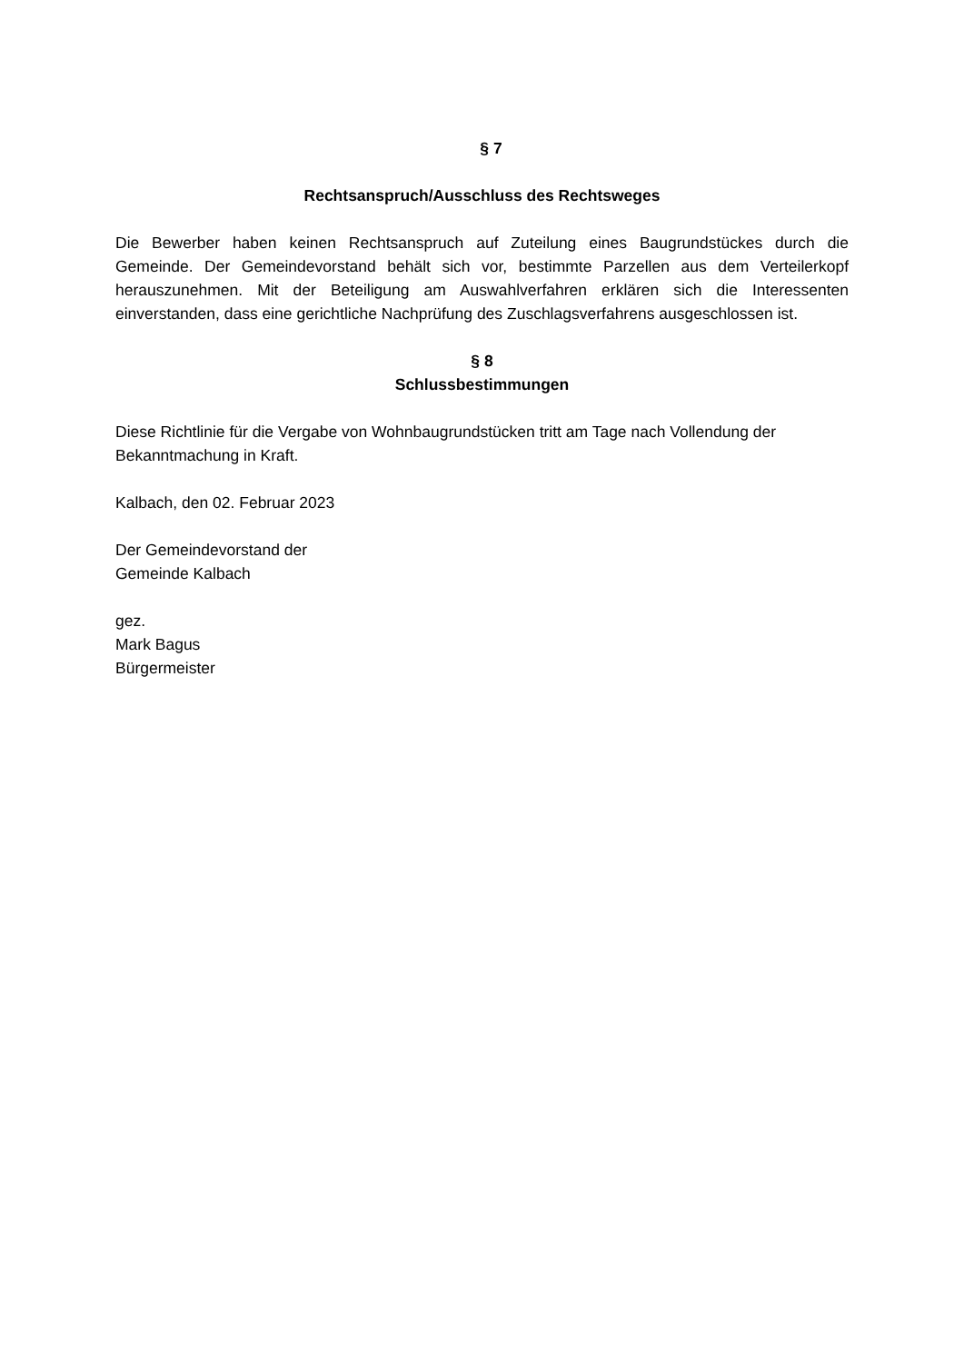§ 7
Rechtsanspruch/Ausschluss des Rechtsweges
Die Bewerber haben keinen Rechtsanspruch auf Zuteilung eines Baugrundstückes durch die Gemeinde. Der Gemeindevorstand behält sich vor, bestimmte Parzellen aus dem Verteilerkopf herauszunehmen. Mit der Beteiligung am Auswahlverfahren erklären sich die Interessenten einverstanden, dass eine gerichtliche Nachprüfung des Zuschlagsverfahrens ausgeschlossen ist.
§ 8
Schlussbestimmungen
Diese Richtlinie für die Vergabe von Wohnbaugrundstücken tritt am Tage nach Vollendung der Bekanntmachung in Kraft.
Kalbach, den 02. Februar 2023
Der Gemeindevorstand der
Gemeinde Kalbach
gez.
Mark Bagus
Bürgermeister